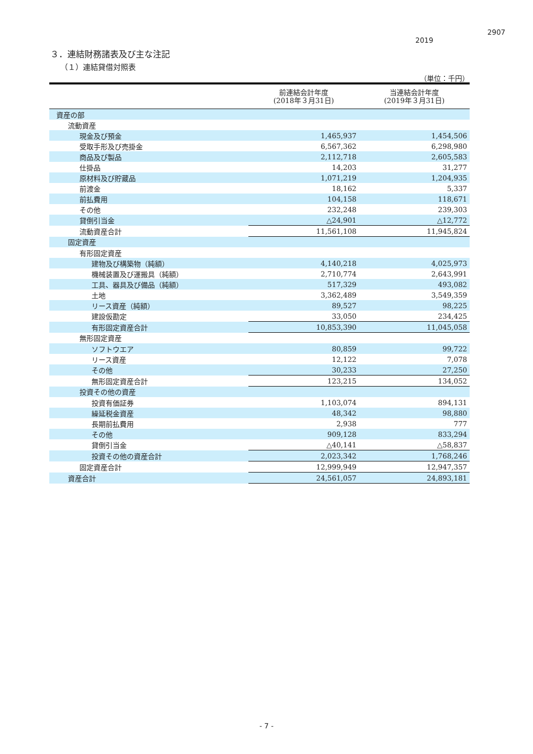2907
2019
３．連結財務諸表及び主な注記
（１）連結貸借対照表
（単位：千円）
| | 前連結会計年度 (2018年３月31日) | 当連結会計年度 (2019年３月31日) |
| --- | --- | --- |
| 資産の部 | | |
| 流動資産 | | |
| 現金及び預金 | 1,465,937 | 1,454,506 |
| 受取手形及び売掛金 | 6,567,362 | 6,298,980 |
| 商品及び製品 | 2,112,718 | 2,605,583 |
| 仕掛品 | 14,203 | 31,277 |
| 原材料及び貯蔵品 | 1,071,219 | 1,204,935 |
| 前渡金 | 18,162 | 5,337 |
| 前払費用 | 104,158 | 118,671 |
| その他 | 232,248 | 239,303 |
| 貸倒引当金 | △24,901 | △12,772 |
| 流動資産合計 | 11,561,108 | 11,945,824 |
| 固定資産 | | |
| 有形固定資産 | | |
| 建物及び構築物（純額） | 4,140,218 | 4,025,973 |
| 機械装置及び運搬具（純額） | 2,710,774 | 2,643,991 |
| 工具、器具及び備品（純額） | 517,329 | 493,082 |
| 土地 | 3,362,489 | 3,549,359 |
| リース資産（純額） | 89,527 | 98,225 |
| 建設仮勘定 | 33,050 | 234,425 |
| 有形固定資産合計 | 10,853,390 | 11,045,058 |
| 無形固定資産 | | |
| ソフトウエア | 80,859 | 99,722 |
| リース資産 | 12,122 | 7,078 |
| その他 | 30,233 | 27,250 |
| 無形固定資産合計 | 123,215 | 134,052 |
| 投資その他の資産 | | |
| 投資有価証券 | 1,103,074 | 894,131 |
| 繰延税金資産 | 48,342 | 98,880 |
| 長期前払費用 | 2,938 | 777 |
| その他 | 909,128 | 833,294 |
| 貸倒引当金 | △40,141 | △58,837 |
| 投資その他の資産合計 | 2,023,342 | 1,768,246 |
| 固定資産合計 | 12,999,949 | 12,947,357 |
| 資産合計 | 24,561,057 | 24,893,181 |
- 7 -